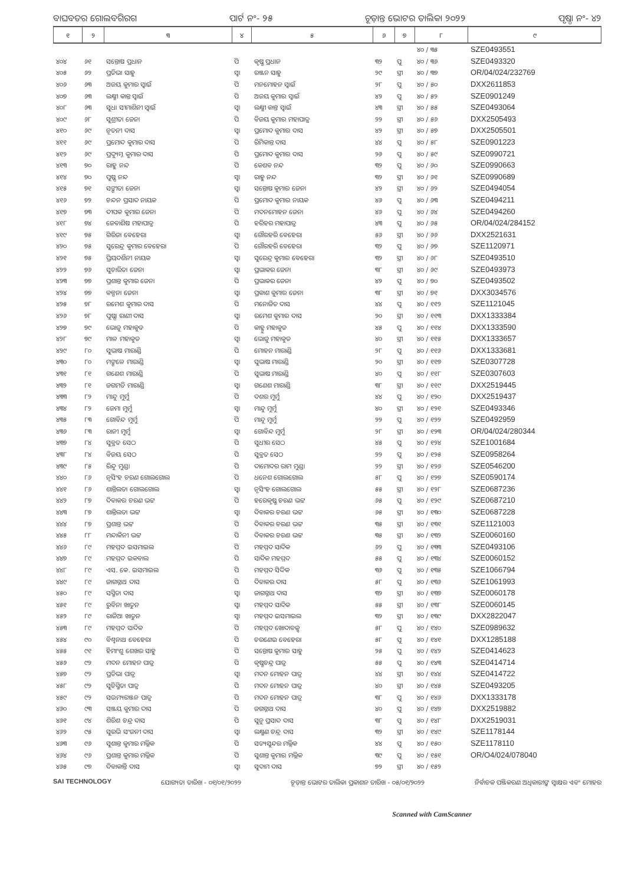ବାଘବତର ଗୋଲବଗିରଗ ପାର୍ଟ ନଂ- ୨୫ ଚୂଡ଼ାନ୍ତ ଭୋଟର ତାଲିକା ୨୦୨୨ ପୃଷ୍ଠା ନଂ- ୪୨
| ୧ | ୨ | ୩ | ୪ | ୫ | ୬ | ୭ | ୮ | ୯ |
| --- | --- | --- | --- | --- | --- | --- | --- | --- |
| | | | | | | | ୪୦ / ୩୫ | SZE0493551 |
| ୪୦୪ | ୬୧ | ସନ୍ତୋଷ ପ୍ରଧାନ | ପି | କୃଷ୍ଣ ପ୍ରଧାନ | ୩୨ | ପୁ | ୪୦ / ୩୬ | SZE0493320 |
| ୪୦୫ | ୬୨ | ପ୍ରତିଭା ସାହୁ | ସ୍ୱା | ରଞ୍ଜନ ସାହୁ | ୨୯ | ସ୍ତ୍ରୀ | ୪୦ / ୩୭ | OR/04/024/232769 |
| ୪୦୬ | ୬୩ | ଅଜୟ କୁମାର ସ୍ୱାଇଁ | ପି | ମନମୋହନ ସ୍ୱାଇଁ | ୨୮ | ପୁ | ୪୦ / ୫୦ | DXX2611853 |
| ୪୦୭ | ୬୩ | ଲକ୍ଷ୍ମୀ କାନ୍ତ ସ୍ୱାଇଁ | ପି | ଅଜୟ କୁମାର ସ୍ୱାଇଁ | ୪୨ | ପୁ | ୪୦ / ୫୨ | SZE0901249 |
| ୪୦୮ | ୬୩ | ସୁଧା ସୀମାଶିନୀ ସ୍ୱାଇଁ | ସ୍ୱା | ଲକ୍ଷ୍ମୀ କାନ୍ତ ସ୍ୱାଇଁ | ୪୩ | ସ୍ତ୍ରୀ | ୪୦ / ୫୫ | SZE0493064 |
| ୪୦୯ | ୬୮ | ସୁଶ୍ରୀତା ଜେନା | ପି | ବିଜୟ କୁମାର ମହାପାତ୍ର | ୨୨ | ସ୍ତ୍ରୀ | ୪୦ / ୫୬ | DXX2505493 |
| ୪୧୦ | ୬୯ | ନୂତନୀ ଦାସ | ସ୍ୱା | ପ୍ରମୋଦ କୁମାର ଦାସ | ୪୨ | ସ୍ତ୍ରୀ | ୪୦ / ୫୭ | DXX2505501 |
| ୪୧୧ | ୬୯ | ପ୍ରମୋଦ କୁମାର ଦାସ | ପି | ରିମିକାନ୍ତ ଦାସ | ୪୪ | ପୁ | ୪୦ / ୫୮ | SZE0901223 |
| ୪୧୨ | ୬୯ | ପ୍ରଦ୍ୟୁମ୍ନ କୁମାର ଦାସ | ପି | ପ୍ରମୋଦ କୁମାର ଦାସ | ୨୬ | ପୁ | ୪୦ / ୫୯ | SZE0990721 |
| ୪୧୩ | ୭୦ | ରାହୁ ନନ୍ଦ | ପି | କେଶବ ନନ୍ଦ | ୩୨ | ପୁ | ୪୦ / ୬୦ | SZE0990663 |
| ୪୧୪ | ୭୦ | ପୁଷ୍ପ ନନ୍ଦ | ସ୍ୱା | ରାହୁ ନନ୍ଦ | ୩୨ | ସ୍ତ୍ରୀ | ୪୦ / ୬୧ | SZE0990689 |
| ୪୧୫ | ୭୧ | ସଙ୍ଗୀତା ଜେନା | ସ୍ୱା | ସନ୍ତୋଷ କୁମାର ଜେନା | ୪୨ | ସ୍ତ୍ରୀ | ୪୦ / ୬୨ | SZE0494054 |
| ୪୧୬ | ୭୨ | ଚନ୍ଦନ ପ୍ରସାଦ ନାୟକ | ପି | ପ୍ରମୋଦ କୁମାର ନାୟକ | ୪୬ | ପୁ | ୪୦ / ୬୩ | SZE0494211 |
| ୪୧୭ | ୭୩ | ଦୀପକ କୁମାର ଜେନା | ପି | ମଦନମୋହନ ଜେନା | ୪୬ | ପୁ | ୪୦ / ୬୪ | SZE0494260 |
| ୪୧୮ | ୭୪ | ଜେବାଶିଷ ମହାପାତ୍ର | ପି | ହରିହର ମହାପାତ୍ର | ୪୩ | ପୁ | ୪୦ / ୬୫ | OR/04/024/284152 |
| ୪୧୯ | ୭୫ | ଗିରିଜା ବେହେରା | ସ୍ୱା | ଗୌରହରି ବେହେରା | ୫୬ | ସ୍ତ୍ରୀ | ୪୦ / ୬୬ | DXX2521631 |
| ୪୨୦ | ୭୫ | ସୁରେନ୍ଦ୍ର କୁମାର ବେହେରା | ପି | ଗୌରହରି ବେହେରା | ୩୨ | ପୁ | ୪୦ / ୬୭ | SZE1120971 |
| ୪୨୧ | ୭୫ | ପ୍ରିୟଦର୍ଶିନୀ ନାୟକ | ସ୍ୱା | ସୁରେନ୍ଦ୍ର କୁମାର ବେହେରା | ୩୨ | ସ୍ତ୍ରୀ | ୪୦ / ୬୮ | SZE0493510 |
| ୪୨୨ | ୭୬ | ସୁଚାରିତା ଜେନା | ସ୍ୱା | ପ୍ରଭାକର ଜେନା | ୩୮ | ସ୍ତ୍ରୀ | ୪୦ / ୬୯ | SZE0493973 |
| ୪୨୩ | ୭୭ | ପ୍ରଶାନ୍ତ କୁମାର ଜେନା | ପି | ପ୍ରଭାକର ଜେନା | ୪୨ | ପୁ | ୪୦ / ୭୦ | SZE0493502 |
| ୪୨୪ | ୭୭ | କଳ୍ପନା ଜେନା | ସ୍ୱା | ପ୍ରକାଶ କୁମାର ଜେନା | ୩୮ | ସ୍ତ୍ରୀ | ୪୦ / ୭୧ | DXX3034576 |
| ୪୨୫ | ୭୮ | ରମେଶ କୁମାର ଦାସ | ପି | ମନୋଜିତ ଦାସ | ୪୪ | ପୁ | ୪୦ / ୧୧୨ | SZE1121045 |
| ୪୨୬ | ୭୮ | ପୁଷ୍ପା ରାଣୀ ଦାସ | ସ୍ୱା | ରମେଶ କୁମାର ଦାସ | ୨୦ | ସ୍ତ୍ରୀ | ୪୦ / ୧୧୩ | DXX1333384 |
| ୪୨୭ | ୭୯ | ଭୋଜୁ ମହାକୁଡ | ପି | କାହ୍ନୁ ମହାକୁଡ | ୪୫ | ପୁ | ୪୦ / ୧୧୪ | DXX1333590 |
| ୪୨୮ | ୭୯ | ମାଳ ମହାକୁଡ | ସ୍ୱା | ଭୋଜୁ ମହାକୁଡ | ୪୦ | ସ୍ତ୍ରୀ | ୪୦ / ୧୧୫ | DXX1333657 |
| ୪୨୯ | ୮୦ | ସୁଭାଷ ମାରାଣ୍ଡି | ପି | ମୋହନ ମାରାଣ୍ଡି | ୨୮ | ପୁ | ୪୦ / ୧୧୬ | DXX1333681 |
| ୪୩୦ | ୮୦ | ମଙ୍ଗଳେ ମାରାଣ୍ଡି | ସ୍ୱା | ସୁଭାଷ ମାରାଣ୍ଡି | ୨୦ | ସ୍ତ୍ରୀ | ୪୦ / ୧୧୭ | SZE0307728 |
| ୪୩୧ | ୮୧ | ଗଣେଶ ମାରାଣ୍ଡି | ପି | ସୁଭାଷ ମାରାଣ୍ଡି | ୪୦ | ପୁ | ୪୦ / ୧୧୮ | SZE0307603 |
| ୪୩୨ | ୮୧ | ଜଗମତି ମାରାଣ୍ଡି | ସ୍ୱା | ଗଣେଶ ମାରାଣ୍ଡି | ୩୮ | ସ୍ତ୍ରୀ | ୪୦ / ୧୧୯ | DXX2519445 |
| ୪୩୩ | ୮୨ | ମାନ୍ଦୁ ମୁର୍ମୁ | ପି | ଦଶର ମୁର୍ମୁ | ୪୪ | ପୁ | ୪୦ / ୧୨୦ | DXX2519437 |
| ୪୩୪ | ୮୨ | ଜେମା ମୁର୍ମୁ | ସ୍ୱା | ମାନ୍ଦୁ ମୁର୍ମୁ | ୪୦ | ସ୍ତ୍ରୀ | ୪୦ / ୧୨୧ | SZE0493346 |
| ୪୩୫ | ୮୩ | ଗୋବିନ୍ଦ ମୁର୍ମୁ | ପି | ମାନ୍ଦୁ ମୁର୍ମୁ | ୨୨ | ପୁ | ୪୦ / ୧୨୨ | SZE0492959 |
| ୪୩୬ | ୮୩ | ରାନୀ ମୁର୍ମୁ | ସ୍ୱା | ଗୋବିନ୍ଦ ମୁର୍ମୁ | ୨୮ | ସ୍ତ୍ରୀ | ୪୦ / ୧୨୩ | OR/04/024/280344 |
| ୪୩୭ | ୮୪ | ସୁବ୍ରତ ସେଠ | ପି | ସୁଧୀର ସେଠ | ୪୫ | ପୁ | ୪୦ / ୧୨୪ | SZE1001684 |
| ୪୩୮ | ୮୪ | ବିଜୟ ସେଠ | ପି | ସୁବ୍ରତ ସେଠ | ୨୨ | ପୁ | ୪୦ / ୧୨୫ | SZE0958264 |
| ୪୩୯ | ୮୫ | ରିନ୍ଦୁ ମୁଣ୍ଡା | ପି | ଦାମୋଦର ରାମ ମୁଣ୍ଡା | ୨୨ | ସ୍ତ୍ରୀ | ୪୦ / ୧୨୬ | SZE0546200 |
| ୪୪୦ | ୮୬ | ନୃସିଂହ ଚରଣ ଗୋଲଗୋଲ | ପି | ଧନେଶ ଗୋଲଗୋଲ | ୫୮ | ପୁ | ୪୦ / ୧୨୭ | SZE0590174 |
| ୪୪୧ | ୮୬ | ଶାନ୍ତିଲତା ଗୋଲଗୋଲ | ସ୍ୱା | ନୃସିଂହ ଗୋଲଗୋଲ | ୫୫ | ସ୍ତ୍ରୀ | ୪୦ / ୧୨୮ | SZE0687236 |
| ୪୪୨ | ୮୭ | ଦିବାକର ଚରଣ ଭଟ୍ଟ | ପି | ହରେକୃଷ୍ଣ ଚରଣ ଭଟ୍ଟ | ୬୫ | ପୁ | ୪୦ / ୧୨୯ | SZE0687210 |
| ୪୪୩ | ୮୭ | ଶାନ୍ତିଲତା ଭଟ୍ଟ | ସ୍ୱା | ଦିବାକର ଚରଣ ଭଟ୍ଟ | ୬୫ | ସ୍ତ୍ରୀ | ୪୦ / ୧୩୦ | SZE0687228 |
| ୪୪୪ | ୮୭ | ପ୍ରଶାନ୍ତ ଭଟ୍ଟ | ପି | ଦିବାକର ଚରଣ ଭଟ୍ଟ | ୩୫ | ସ୍ତ୍ରୀ | ୪୦ / ୧୩୧ | SZE1121003 |
| ୪୪୫ | ୮୮ | ମନ୍ଦାକିନୀ ଭଟ୍ଟ | ପି | ଦିବାକର ଚରଣ ଭଟ୍ଟ | ୩୫ | ସ୍ତ୍ରୀ | ୪୦ / ୧୩୨ | SZE0060160 |
| ୪୪୬ | ୮୯ | ମହମ୍ମଦ ଇସମାଇଲ | ପି | ମହମ୍ମଦ ସାଦିକ | ୬୨ | ପୁ | ୪୦ / ୧୩୩ | SZE0493106 |
| ୪୪୭ | ୮୯ | ମହମ୍ମଦ ଇକବାଲ | ପି | ସାଦିକ ମହମ୍ମଦ | ୫୫ | ପୁ | ୪୦ / ୧୩୪ | SZE0060152 |
| ୪୪୮ | ୮୯ | ଏସ. କେ. ଇସମାଇଲ | ପି | ମହମ୍ମଦ ସିଦ୍ଦିକ | ୩୬ | ପୁ | ୪୦ / ୧୩୫ | SZE1066794 |
| ୪୪୯ | ୮୯ | ଜାଗନ୍ନାଥ ଦାସ | ପି | ଦିବାକର ଦାସ | ୫୮ | ପୁ | ୪୦ / ୧୩୬ | SZE1061993 |
| ୪୫୦ | ୮୯ | ସସ୍ମିତା ଦାସ | ସ୍ୱା | ଜାଗନ୍ନାଥ ଦାସ | ୩୨ | ସ୍ତ୍ରୀ | ୪୦ / ୧୩୭ | SZE0060178 |
| ୪୫୧ | ୮୯ | ରୁବିନା ଖାତୁନ | ସ୍ୱା | ମହମ୍ମଦ ସାଦିକ | ୫୫ | ସ୍ତ୍ରୀ | ୪୦ / ୧୩୮ | SZE0060145 |
| ୪୫୨ | ୮୯ | ରାଜିଆ ଖାତୁନ | ସ୍ୱା | ମହମ୍ମଦ ଇସମାଇଲ | ୩୨ | ସ୍ତ୍ରୀ | ୪୦ / ୧୩୯ | DXX2822047 |
| ୪୫୩ | ୮୯ | ମହମ୍ମଦ ସାଦିକ | ପି | ମହମ୍ମଦ ଖୋଦାବକ୍ସ | ୫୮ | ପୁ | ୪୦ / ୧୪୦ | SZE0989632 |
| ୪୫୪ | ୯୦ | ବିଶ୍ୱନାଥ ବେହେରା | ପି | ଚରଣେଇ ବେହେରା | ୫୮ | ପୁ | ୪୦ / ୧୪୧ | DXX1285188 |
| ୪୫୫ | ୯୧ | ହିମାଂଶୁ ଶେଖର ସାହୁ | ପି | ସନ୍ତୋଷ କୁମାର ସାହୁ | ୨୫ | ପୁ | ୪୦ / ୧୪୨ | SZE0414623 |
| ୪୫୬ | ୯୨ | ମଦନ ମୋହନ ପାତ୍ର | ପି | କୃଷ୍ଣଚନ୍ଦ୍ର ପାତ୍ର | ୫୫ | ପୁ | ୪୦ / ୧୪୩ | SZE0414714 |
| ୪୫୭ | ୯୨ | ପ୍ରତିଭା ପାତ୍ର | ସ୍ୱା | ମଦନ ମୋହନ ପାତ୍ର | ୪୪ | ସ୍ତ୍ରୀ | ୪୦ / ୧୪୪ | SZE0414722 |
| ୪୫୮ | ୯୨ | ସୁଚିସ୍ମିତା ପାତ୍ର | ପି | ମଦନ ମୋହନ ପାତ୍ର | ୪୦ | ସ୍ତ୍ରୀ | ୪୦ / ୧୪୫ | SZE0493205 |
| ୪୫୯ | ୯୨ | ସଉମ୍ୟରଞ୍ଜନ ପାତ୍ର | ପି | ମଦନ ମୋହନ ପାତ୍ର | ୩୮ | ପୁ | ୪୦ / ୧୪୬ | DXX1333178 |
| ୪୬୦ | ୯୩ | ସଞ୍ଜୟ କୁମାର ଦାସ | ପି | ଜଗନ୍ନାଥ ଦାସ | ୪୦ | ପୁ | ୪୦ / ୧୪୭ | DXX2519882 |
| ୪୬୧ | ୯୪ | ଶିରିଶ ଚନ୍ଦ୍ର ଦାସ | ପି | ସୁନୁ ପ୍ରସାଦ ଦାସ | ୩୮ | ପୁ | ୪୦ / ୧୪୮ | DXX2519031 |
| ୪୬୨ | ୯୫ | ସୁରଭି ସଂଜନୀ ଦାସ | ସ୍ୱା | ଲକ୍ଷ୍ମଣ ଚନ୍ଦ୍ର ଦାସ | ୩୨ | ସ୍ତ୍ରୀ | ୪୦ / ୧୪୯ | SZE1178144 |
| ୪୬୩ | ୯୬ | ସୁଶାନ୍ତ କୁମାର ମଲ୍ଲିକ | ପି | ସତ୍ୟସୁନ୍ଦର ମଲ୍ଲିକ | ୪୪ | ପୁ | ୪୦ / ୧୫୦ | SZE1178110 |
| ୪୬୪ | ୯୬ | ପ୍ରଶାନ୍ତ କୁମାର ମଲ୍ଲିକ | ପି | ସୁଶାନ୍ତ କୁମାର ମଲ୍ଲିକ | ୩୯ | ପୁ | ୪୦ / ୧୫୧ | OR/O4/024/078040 |
| ୪୬୫ | ୯୭ | ଦିବାକାନ୍ତି ଦାସ | ସ୍ୱା | ସୁଦାମ ଦାସ | ୭୨ | ସ୍ତ୍ରୀ | ୪୦ / ୧୫୨ | |
SAI TECHNOLOGY ଯୋଗ୍ୟତା ତାରିଖ - ୦୧/୦୧/୨୦୨୨ ଚୂଡ଼ାନ୍ତ ଭୋଟର ତାଲିକା ପ୍ରକାଶନ ତାରିଖ - ୦୫/୦୧/୨୦୨୨ ନିର୍ବାଚକ ପଞ୍ଜିକରଣ ଅଧିକାରୀଙ୍କ ସ୍ୱାକ୍ଷର ଏବଂ ମୋହର
Scanned with CamScanner